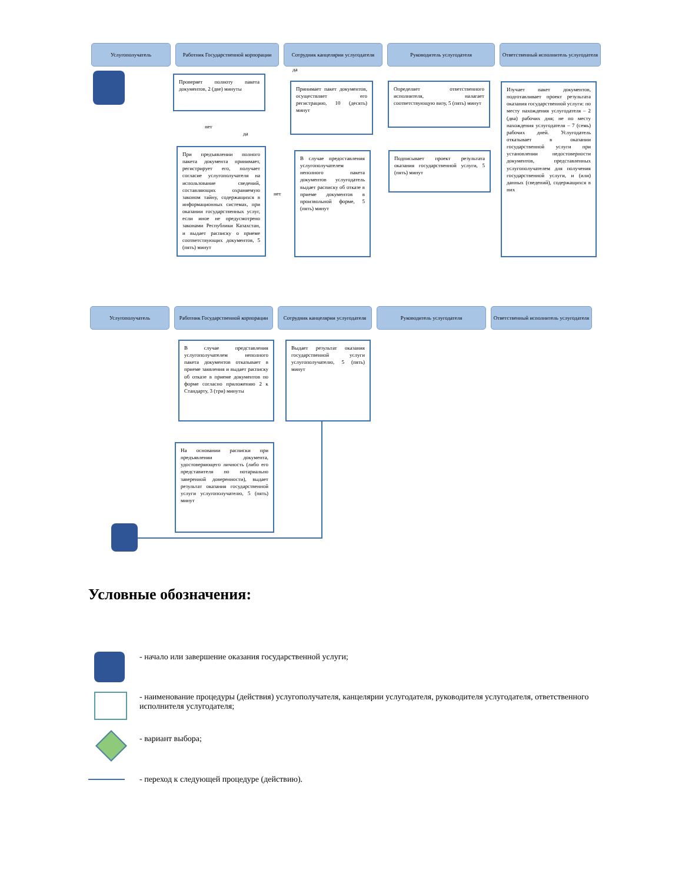Услугополучатель Работник Государственной корпорации
Сотрудник канцелярии услугодателя
Руководитель услугодателя Ответственный исполнитель услугодателя
Проверяет полноту пакета документов, 2 (две) минуты
нет
да
да
нет
При предъявлении полного пакета документа принимает, регистрирует его, получает согласие услугополучателя на использование сведений, составляющих охраняемую законом тайну, содержащихся в информационных системах, при оказании государственных услуг, если иное не предусмотрено законами Республики Казахстан, и выдает расписку о приеме соответствующих документов, 5 (пять) минут
Принимает пакет документов, осуществляет его регистрацию, 10 (десять) минут
В случае предоставления услугополучателем неполного пакета документов услугодатель выдает расписку об отказе в приеме документов в произвольной форме, 5 (пять) минут
Определяет ответственного исполнителя, налагает соответствующую визу, 5 (пять) минут
Подписывает проект результата оказания государственной услуги, 5 (пять) минут
Изучает пакет документов, подготавливает проект результата оказания государственной услуги: по месту нахождения услугодателя – 2 (два) рабочих дня; не по месту нахождения услугодателя – 7 (семь) рабочих дней. Услугодатель отказывает в оказании государственной услуги при установлении недостоверности документов, представленных услугополучателем для получения государственной услуги, и (или) данных (сведений), содержащихся в них
Услугополучатель Работник Государственной корпорации
Сотрудник канцелярии услугодателя
Руководитель услугодателя Ответственный исполнитель услугодателя
В случае представления услугополучателем неполного пакета документов отказывает в приеме заявления и выдает расписку об отказе в приеме документов по форме согласно приложению 2 к Стандарту, 3 (три) минуты
Выдает результат оказания государственной услуги услугополучателю, 5 (пять) минут
На основании расписки при предъявлении документа, удостоверяющего личность (либо его представителя по нотариально заверенной доверенности), выдает результат оказания государственной услуги услугополучателю, 5 (пять) минут
Условные обозначения:
- начало или завершение оказания государственной услуги;
- наименование процедуры (действия) услугополучателя, канцелярии услугодателя, руководителя услугодателя, ответственного исполнителя услугодателя;
- вариант выбора;
- переход к следующей процедуре (действию).